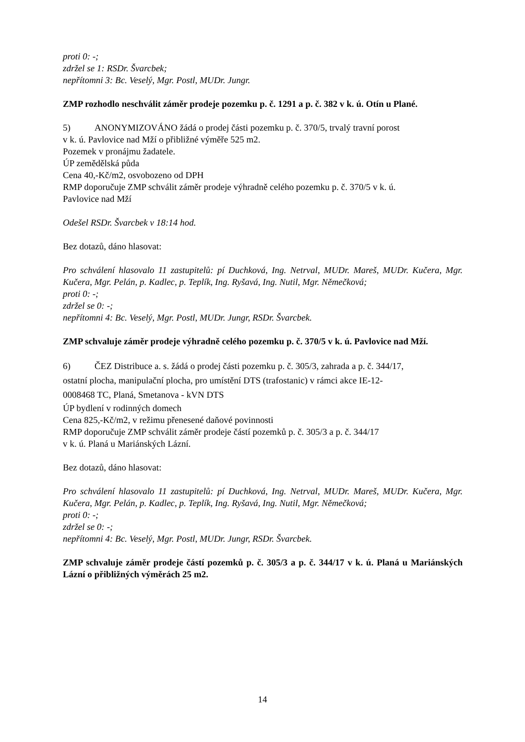proti 0: -;
zdržel se 1: RSDr. Švarcbek;
nepřítomni 3: Bc. Veselý, Mgr. Postl, MUDr. Jungr.
ZMP rozhodlo neschválit záměr prodeje pozemku p. č. 1291 a p. č. 382 v k. ú. Otín u Plané.
5) ANONYMIZOVÁNO žádá o prodej části pozemku p. č. 370/5, trvalý travní porost
v k. ú. Pavlovice nad Mží o přibližné výměře 525 m2.
Pozemek v pronájmu žadatele.
ÚP zemědělská půda
Cena 40,-Kč/m2, osvobozeno od DPH
RMP doporučuje ZMP schválit záměr prodeje výhradně celého pozemku p. č. 370/5 v k. ú.
Pavlovice nad Mží
Odešel RSDr. Švarcbek v 18:14 hod.
Bez dotazů, dáno hlasovat:
Pro schválení hlasovalo 11 zastupitelů: pí Duchková, Ing. Netrval, MUDr. Mareš, MUDr. Kučera, Mgr. Kučera, Mgr. Pelán, p. Kadlec, p. Teplík, Ing. Ryšavá, Ing. Nutil, Mgr. Němečková;
proti 0: -;
zdržel se 0: -;
nepřítomni 4: Bc. Veselý, Mgr. Postl, MUDr. Jungr, RSDr. Švarcbek.
ZMP schvaluje záměr prodeje výhradně celého pozemku p. č. 370/5 v k. ú. Pavlovice nad Mží.
6) ČEZ Distribuce a. s. žádá o prodej části pozemku p. č. 305/3, zahrada a p. č. 344/17,
ostatní plocha, manipulační plocha, pro umístění DTS (trafostanic) v rámci akce IE-12-
0008468 TC, Planá, Smetanova - kVN DTS
ÚP bydlení v rodinných domech
Cena 825,-Kč/m2, v režimu přenesené daňové povinnosti
RMP doporučuje ZMP schválit záměr prodeje částí pozemků p. č. 305/3 a p. č. 344/17
v k. ú. Planá u Mariánských Lázní.
Bez dotazů, dáno hlasovat:
Pro schválení hlasovalo 11 zastupitelů: pí Duchková, Ing. Netrval, MUDr. Mareš, MUDr. Kučera, Mgr. Kučera, Mgr. Pelán, p. Kadlec, p. Teplík, Ing. Ryšavá, Ing. Nutil, Mgr. Němečková;
proti 0: -;
zdržel se 0: -;
nepřítomni 4: Bc. Veselý, Mgr. Postl, MUDr. Jungr, RSDr. Švarcbek.
ZMP schvaluje záměr prodeje částí pozemků p. č. 305/3 a p. č. 344/17 v k. ú. Planá u Mariánských Lázní o přibližných výměrách 25 m2.
14